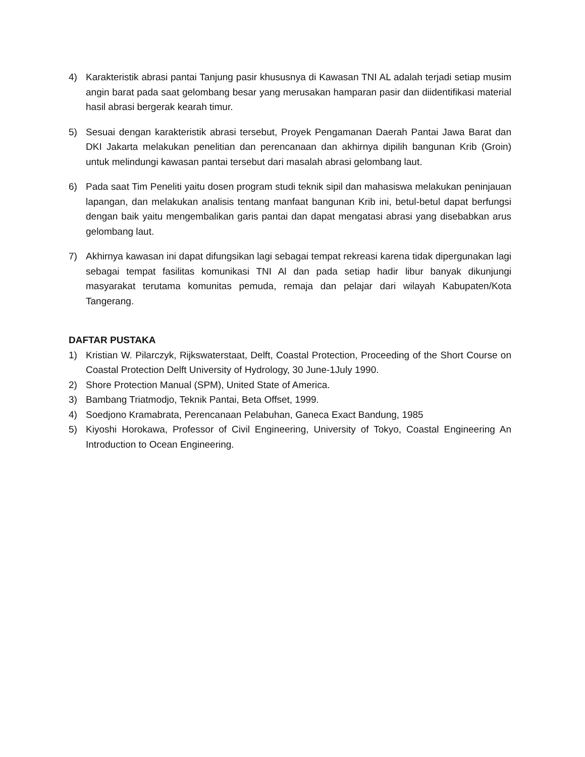4) Karakteristik abrasi pantai Tanjung pasir khususnya di Kawasan TNI AL adalah terjadi setiap musim angin barat pada saat gelombang besar yang merusakan hamparan pasir dan diidentifikasi material hasil abrasi bergerak kearah timur.
5) Sesuai dengan karakteristik abrasi tersebut, Proyek Pengamanan Daerah Pantai Jawa Barat dan DKI Jakarta melakukan penelitian dan perencanaan dan akhirnya dipilih bangunan Krib (Groin) untuk melindungi kawasan pantai tersebut dari masalah abrasi gelombang laut.
6) Pada saat Tim Peneliti yaitu dosen program studi teknik sipil dan mahasiswa melakukan peninjauan lapangan, dan melakukan analisis tentang manfaat bangunan Krib ini, betul-betul dapat berfungsi dengan baik yaitu mengembalikan garis pantai dan dapat mengatasi abrasi yang disebabkan arus gelombang laut.
7) Akhirnya kawasan ini dapat difungsikan lagi sebagai tempat rekreasi karena tidak dipergunakan lagi sebagai tempat fasilitas komunikasi TNI Al dan pada setiap hadir libur banyak dikunjungi masyarakat terutama komunitas pemuda, remaja dan pelajar dari wilayah Kabupaten/Kota Tangerang.
DAFTAR PUSTAKA
1) Kristian W. Pilarczyk, Rijkswaterstaat, Delft, Coastal Protection, Proceeding of the Short Course on Coastal Protection Delft University of Hydrology, 30 June-1July 1990.
2) Shore Protection Manual (SPM), United State of America.
3) Bambang Triatmodjo, Teknik Pantai, Beta Offset, 1999.
4) Soedjono Kramabrata, Perencanaan Pelabuhan, Ganeca Exact Bandung, 1985
5) Kiyoshi Horokawa, Professor of Civil Engineering, University of Tokyo, Coastal Engineering An Introduction to Ocean Engineering.